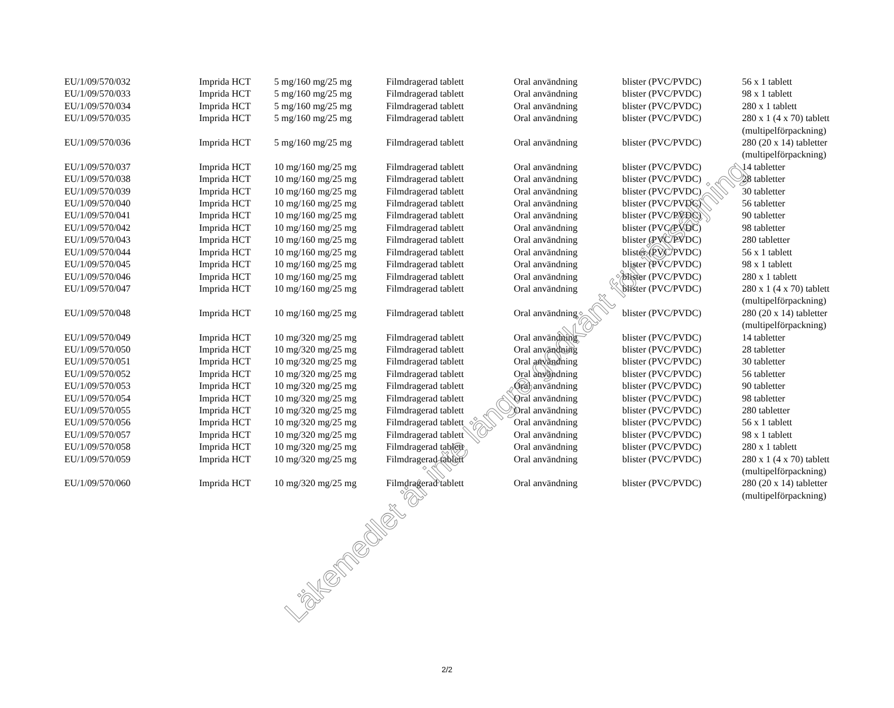| EU/1/09/570/032 | Imprida HCT | 5 mg/160 mg/25 mg | Filmdragerad tablett | Oral användning | blister (PVC/PVDC) | 56 x 1 tablett |
| EU/1/09/570/033 | Imprida HCT | 5 mg/160 mg/25 mg | Filmdragerad tablett | Oral användning | blister (PVC/PVDC) | 98 x 1 tablett |
| EU/1/09/570/034 | Imprida HCT | 5 mg/160 mg/25 mg | Filmdragerad tablett | Oral användning | blister (PVC/PVDC) | 280 x 1 tablett |
| EU/1/09/570/035 | Imprida HCT | 5 mg/160 mg/25 mg | Filmdragerad tablett | Oral användning | blister (PVC/PVDC) | 280 x 1 (4 x 70) tablett (multipelförpackning) |
| EU/1/09/570/036 | Imprida HCT | 5 mg/160 mg/25 mg | Filmdragerad tablett | Oral användning | blister (PVC/PVDC) | 280 (20 x 14) tabletter (multipelförpackning) |
| EU/1/09/570/037 | Imprida HCT | 10 mg/160 mg/25 mg | Filmdragerad tablett | Oral användning | blister (PVC/PVDC) | 14 tabletter |
| EU/1/09/570/038 | Imprida HCT | 10 mg/160 mg/25 mg | Filmdragerad tablett | Oral användning | blister (PVC/PVDC) | 28 tabletter |
| EU/1/09/570/039 | Imprida HCT | 10 mg/160 mg/25 mg | Filmdragerad tablett | Oral användning | blister (PVC/PVDC) | 30 tabletter |
| EU/1/09/570/040 | Imprida HCT | 10 mg/160 mg/25 mg | Filmdragerad tablett | Oral användning | blister (PVC/PVDC) | 56 tabletter |
| EU/1/09/570/041 | Imprida HCT | 10 mg/160 mg/25 mg | Filmdragerad tablett | Oral användning | blister (PVC/PVDC) | 90 tabletter |
| EU/1/09/570/042 | Imprida HCT | 10 mg/160 mg/25 mg | Filmdragerad tablett | Oral användning | blister (PVC/PVDC) | 98 tabletter |
| EU/1/09/570/043 | Imprida HCT | 10 mg/160 mg/25 mg | Filmdragerad tablett | Oral användning | blister (PVC/PVDC) | 280 tabletter |
| EU/1/09/570/044 | Imprida HCT | 10 mg/160 mg/25 mg | Filmdragerad tablett | Oral användning | blister (PVC/PVDC) | 56 x 1 tablett |
| EU/1/09/570/045 | Imprida HCT | 10 mg/160 mg/25 mg | Filmdragerad tablett | Oral användning | blister (PVC/PVDC) | 98 x 1 tablett |
| EU/1/09/570/046 | Imprida HCT | 10 mg/160 mg/25 mg | Filmdragerad tablett | Oral användning | blister (PVC/PVDC) | 280 x 1 tablett |
| EU/1/09/570/047 | Imprida HCT | 10 mg/160 mg/25 mg | Filmdragerad tablett | Oral användning | blister (PVC/PVDC) | 280 x 1 (4 x 70) tablett (multipelförpackning) |
| EU/1/09/570/048 | Imprida HCT | 10 mg/160 mg/25 mg | Filmdragerad tablett | Oral användning | blister (PVC/PVDC) | 280 (20 x 14) tabletter (multipelförpackning) |
| EU/1/09/570/049 | Imprida HCT | 10 mg/320 mg/25 mg | Filmdragerad tablett | Oral användning | blister (PVC/PVDC) | 14 tabletter |
| EU/1/09/570/050 | Imprida HCT | 10 mg/320 mg/25 mg | Filmdragerad tablett | Oral användning | blister (PVC/PVDC) | 28 tabletter |
| EU/1/09/570/051 | Imprida HCT | 10 mg/320 mg/25 mg | Filmdragerad tablett | Oral användning | blister (PVC/PVDC) | 30 tabletter |
| EU/1/09/570/052 | Imprida HCT | 10 mg/320 mg/25 mg | Filmdragerad tablett | Oral användning | blister (PVC/PVDC) | 56 tabletter |
| EU/1/09/570/053 | Imprida HCT | 10 mg/320 mg/25 mg | Filmdragerad tablett | Oral användning | blister (PVC/PVDC) | 90 tabletter |
| EU/1/09/570/054 | Imprida HCT | 10 mg/320 mg/25 mg | Filmdragerad tablett | Oral användning | blister (PVC/PVDC) | 98 tabletter |
| EU/1/09/570/055 | Imprida HCT | 10 mg/320 mg/25 mg | Filmdragerad tablett | Oral användning | blister (PVC/PVDC) | 280 tabletter |
| EU/1/09/570/056 | Imprida HCT | 10 mg/320 mg/25 mg | Filmdragerad tablett | Oral användning | blister (PVC/PVDC) | 56 x 1 tablett |
| EU/1/09/570/057 | Imprida HCT | 10 mg/320 mg/25 mg | Filmdragerad tablett | Oral användning | blister (PVC/PVDC) | 98 x 1 tablett |
| EU/1/09/570/058 | Imprida HCT | 10 mg/320 mg/25 mg | Filmdragerad tablett | Oral användning | blister (PVC/PVDC) | 280 x 1 tablett |
| EU/1/09/570/059 | Imprida HCT | 10 mg/320 mg/25 mg | Filmdragerad tablett | Oral användning | blister (PVC/PVDC) | 280 x 1 (4 x 70) tablett (multipelförpackning) |
| EU/1/09/570/060 | Imprida HCT | 10 mg/320 mg/25 mg | Filmdragerad tablett | Oral användning | blister (PVC/PVDC) | 280 (20 x 14) tabletter (multipelförpackning) |
2/2
Läkemedlet är inte längre godkänt för försäljning